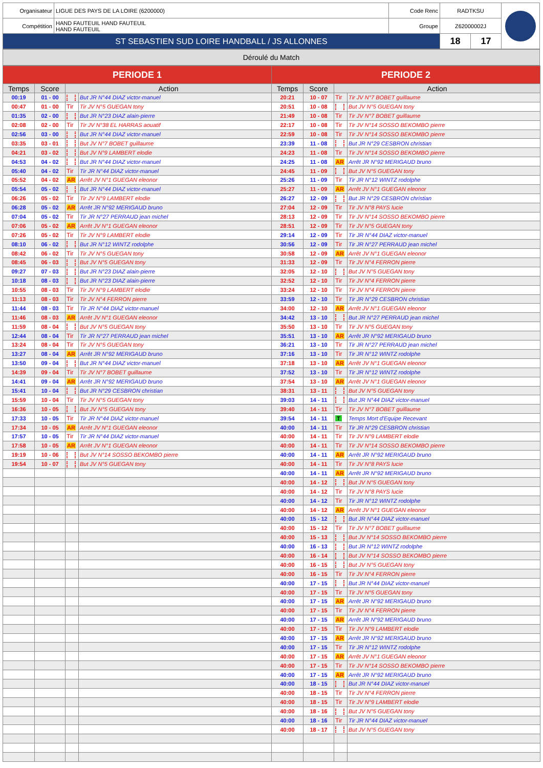| Organisateur | LIGUE DES PAYS DE LA LOIRE (6200000) | Code Renc | RADTKSU | | |
| Compétition | HAND FAUTEUIL HAND FAUTEUIL HAND FAUTEUIL | Groupe | Z62000002J | | |
| ST SEBASTIEN SUD LOIRE HANDBALL / JS ALLONNES | | | 18 | 17 | |
Déroulé du Match
| PERIODE 1 | | | | PERIODE 2 | | | |
| --- | --- | --- | --- | --- | --- | --- | --- |
| Temps | Score | Action | | Temps | Score | Action | |
| 00:19 | 01 - 00 | | But JR N°44 DIAZ victor-manuel | 20:21 | 10 - 07 | Tir | Tir JV N°7 BOBET guillaume |
| 00:47 | 01 - 00 | Tir | Tir JV N°5 GUEGAN tony | 20:51 | 10 - 08 | | But JV N°5 GUEGAN tony |
| 01:35 | 02 - 00 | | But JR N°23 DIAZ alain-pierre | 21:49 | 10 - 08 | Tir | Tir JV N°7 BOBET guillaume |
| 02:08 | 02 - 00 | Tir | Tir JV N°38 EL HARRAS aouatif | 22:17 | 10 - 08 | Tir | Tir JV N°14 SOSSO BEKOMBO pierre |
| 02:56 | 03 - 00 | | But JR N°44 DIAZ victor-manuel | 22:59 | 10 - 08 | Tir | Tir JV N°14 SOSSO BEKOMBO pierre |
| 03:35 | 03 - 01 | | But JV N°7 BOBET guillaume | 23:39 | 11 - 08 | | But JR N°29 CESBRON christian |
| 04:21 | 03 - 02 | | But JV N°9 LAMBERT elodie | 24:23 | 11 - 08 | Tir | Tir JV N°14 SOSSO BEKOMBO pierre |
| 04:53 | 04 - 02 | | But JR N°44 DIAZ victor-manuel | 24:25 | 11 - 08 | AR | Arrêt JR N°92 MERIGAUD bruno |
| 05:40 | 04 - 02 | Tir | Tir JR N°44 DIAZ victor-manuel | 24:45 | 11 - 09 | | But JV N°5 GUEGAN tony |
| 05:52 | 04 - 02 | AR | Arrêt JV N°1 GUEGAN eleonor | 25:26 | 11 - 09 | Tir | Tir JR N°12 WINTZ rodolphe |
| 05:54 | 05 - 02 | | But JR N°44 DIAZ victor-manuel | 25:27 | 11 - 09 | AR | Arrêt JV N°1 GUEGAN eleonor |
| 06:26 | 05 - 02 | Tir | Tir JV N°9 LAMBERT elodie | 26:27 | 12 - 09 | | But JR N°29 CESBRON christian |
| 06:28 | 05 - 02 | AR | Arrêt JR N°92 MERIGAUD bruno | 27:04 | 12 - 09 | Tir | Tir JV N°8 PAYS lucie |
| 07:04 | 05 - 02 | Tir | Tir JR N°27 PERRAUD jean michel | 28:13 | 12 - 09 | Tir | Tir JV N°14 SOSSO BEKOMBO pierre |
| 07:06 | 05 - 02 | AR | Arrêt JV N°1 GUEGAN eleonor | 28:51 | 12 - 09 | Tir | Tir JV N°5 GUEGAN tony |
| 07:26 | 05 - 02 | Tir | Tir JV N°9 LAMBERT elodie | 29:14 | 12 - 09 | Tir | Tir JR N°44 DIAZ victor-manuel |
| 08:10 | 06 - 02 | | But JR N°12 WINTZ rodolphe | 30:56 | 12 - 09 | Tir | Tir JR N°27 PERRAUD jean michel |
| 08:42 | 06 - 02 | Tir | Tir JV N°5 GUEGAN tony | 30:58 | 12 - 09 | AR | Arrêt JV N°1 GUEGAN eleonor |
| 08:45 | 06 - 03 | | But JV N°5 GUEGAN tony | 31:33 | 12 - 09 | Tir | Tir JV N°4 FERRON pierre |
| 09:27 | 07 - 03 | | But JR N°23 DIAZ alain-pierre | 32:05 | 12 - 10 | | But JV N°5 GUEGAN tony |
| 10:18 | 08 - 03 | | But JR N°23 DIAZ alain-pierre | 32:52 | 12 - 10 | Tir | Tir JV N°4 FERRON pierre |
| 10:55 | 08 - 03 | Tir | Tir JV N°9 LAMBERT elodie | 33:24 | 12 - 10 | Tir | Tir JV N°4 FERRON pierre |
| 11:13 | 08 - 03 | Tir | Tir JV N°4 FERRON pierre | 33:59 | 12 - 10 | Tir | Tir JR N°29 CESBRON christian |
| 11:44 | 08 - 03 | Tir | Tir JR N°44 DIAZ victor-manuel | 34:00 | 12 - 10 | AR | Arrêt JV N°1 GUEGAN eleonor |
| 11:46 | 08 - 03 | AR | Arrêt JV N°1 GUEGAN eleonor | 34:42 | 13 - 10 | | But JR N°27 PERRAUD jean michel |
| 11:59 | 08 - 04 | | But JV N°5 GUEGAN tony | 35:50 | 13 - 10 | Tir | Tir JV N°5 GUEGAN tony |
| 12:44 | 08 - 04 | Tir | Tir JR N°27 PERRAUD jean michel | 35:51 | 13 - 10 | AR | Arrêt JR N°92 MERIGAUD bruno |
| 13:24 | 08 - 04 | Tir | Tir JV N°5 GUEGAN tony | 36:21 | 13 - 10 | Tir | Tir JR N°27 PERRAUD jean michel |
| 13:27 | 08 - 04 | AR | Arrêt JR N°92 MERIGAUD bruno | 37:16 | 13 - 10 | Tir | Tir JR N°12 WINTZ rodolphe |
| 13:50 | 09 - 04 | | But JR N°44 DIAZ victor-manuel | 37:18 | 13 - 10 | AR | Arrêt JV N°1 GUEGAN eleonor |
| 14:39 | 09 - 04 | Tir | Tir JV N°7 BOBET guillaume | 37:52 | 13 - 10 | Tir | Tir JR N°12 WINTZ rodolphe |
| 14:41 | 09 - 04 | AR | Arrêt JR N°92 MERIGAUD bruno | 37:54 | 13 - 10 | AR | Arrêt JV N°1 GUEGAN eleonor |
| 15:41 | 10 - 04 | | But JR N°29 CESBRON christian | 38:31 | 13 - 11 | | But JV N°5 GUEGAN tony |
| 15:59 | 10 - 04 | Tir | Tir JV N°5 GUEGAN tony | 39:03 | 14 - 11 | | But JR N°44 DIAZ victor-manuel |
| 16:36 | 10 - 05 | | But JV N°5 GUEGAN tony | 39:40 | 14 - 11 | Tir | Tir JV N°7 BOBET guillaume |
| 17:33 | 10 - 05 | Tir | Tir JR N°44 DIAZ victor-manuel | 39:54 | 14 - 11 | T | Temps Mort d'Equipe Recevant |
| 17:34 | 10 - 05 | AR | Arrêt JV N°1 GUEGAN eleonor | 40:00 | 14 - 11 | Tir | Tir JR N°29 CESBRON christian |
| 17:57 | 10 - 05 | Tir | Tir JR N°44 DIAZ victor-manuel | 40:00 | 14 - 11 | Tir | Tir JV N°9 LAMBERT elodie |
| 17:58 | 10 - 05 | AR | Arrêt JV N°1 GUEGAN eleonor | 40:00 | 14 - 11 | Tir | Tir JV N°14 SOSSO BEKOMBO pierre |
| 19:19 | 10 - 06 | | But JV N°14 SOSSO BEKOMBO pierre | 40:00 | 14 - 11 | AR | Arrêt JR N°92 MERIGAUD bruno |
| 19:54 | 10 - 07 | | But JV N°5 GUEGAN tony | 40:00 | 14 - 11 | Tir | Tir JV N°8 PAYS lucie |
| | | | | 40:00 | 14 - 11 | AR | Arrêt JR N°92 MERIGAUD bruno |
| | | | | 40:00 | 14 - 12 | | But JV N°5 GUEGAN tony |
| | | | | 40:00 | 14 - 12 | Tir | Tir JV N°8 PAYS lucie |
| | | | | 40:00 | 14 - 12 | Tir | Tir JR N°12 WINTZ rodolphe |
| | | | | 40:00 | 14 - 12 | AR | Arrêt JV N°1 GUEGAN eleonor |
| | | | | 40:00 | 15 - 12 | | But JR N°44 DIAZ victor-manuel |
| | | | | 40:00 | 15 - 12 | Tir | Tir JV N°7 BOBET guillaume |
| | | | | 40:00 | 15 - 13 | | But JV N°14 SOSSO BEKOMBO pierre |
| | | | | 40:00 | 16 - 13 | | But JR N°12 WINTZ rodolphe |
| | | | | 40:00 | 16 - 14 | | But JV N°14 SOSSO BEKOMBO pierre |
| | | | | 40:00 | 16 - 15 | | But JV N°5 GUEGAN tony |
| | | | | 40:00 | 16 - 15 | Tir | Tir JV N°4 FERRON pierre |
| | | | | 40:00 | 17 - 15 | | But JR N°44 DIAZ victor-manuel |
| | | | | 40:00 | 17 - 15 | Tir | Tir JV N°5 GUEGAN tony |
| | | | | 40:00 | 17 - 15 | AR | Arrêt JR N°92 MERIGAUD bruno |
| | | | | 40:00 | 17 - 15 | Tir | Tir JV N°4 FERRON pierre |
| | | | | 40:00 | 17 - 15 | AR | Arrêt JR N°92 MERIGAUD bruno |
| | | | | 40:00 | 17 - 15 | Tir | Tir JV N°9 LAMBERT elodie |
| | | | | 40:00 | 17 - 15 | AR | Arrêt JR N°92 MERIGAUD bruno |
| | | | | 40:00 | 17 - 15 | Tir | Tir JR N°12 WINTZ rodolphe |
| | | | | 40:00 | 17 - 15 | AR | Arrêt JV N°1 GUEGAN eleonor |
| | | | | 40:00 | 17 - 15 | Tir | Tir JV N°14 SOSSO BEKOMBO pierre |
| | | | | 40:00 | 17 - 15 | AR | Arrêt JR N°92 MERIGAUD bruno |
| | | | | 40:00 | 18 - 15 | | But JR N°44 DIAZ victor-manuel |
| | | | | 40:00 | 18 - 15 | Tir | Tir JV N°4 FERRON pierre |
| | | | | 40:00 | 18 - 15 | Tir | Tir JV N°9 LAMBERT elodie |
| | | | | 40:00 | 18 - 16 | | But JV N°5 GUEGAN tony |
| | | | | 40:00 | 18 - 16 | Tir | Tir JR N°44 DIAZ victor-manuel |
| | | | | 40:00 | 18 - 17 | | But JV N°5 GUEGAN tony |